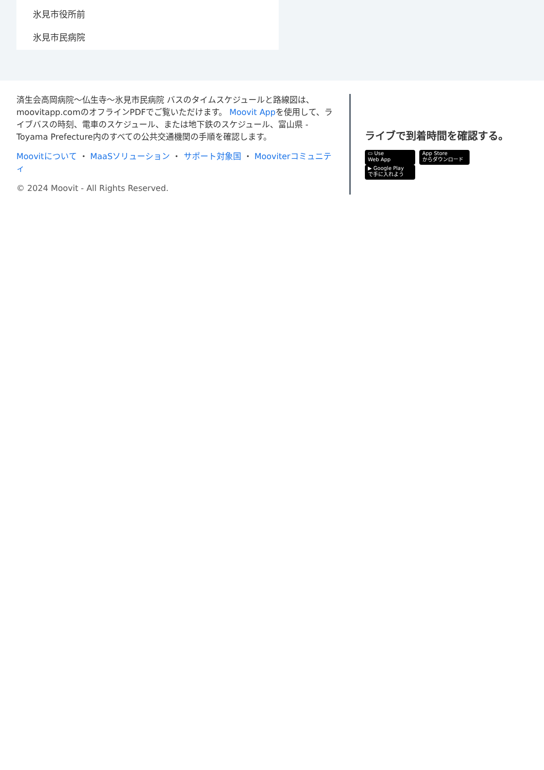氷見市役所前
氷見市民病院
済生会高岡病院～仏生寺～氷見市民病院 バスのタイムスケジュールと路線図は、moovitapp.comのオフラインPDFでご覧いただけます。 Moovit Appを使用して、ライブバスの時刻、電車のスケジュール、または地下鉄のスケジュール、富山県 - Toyama Prefecture内のすべての公共交通機関の手順を確認します。
Moovitについて ・ MaaSソリューション ・ サポート対象国 ・ Mooviterコミュニティ
© 2024 Moovit - All Rights Reserved.
ライブで到着時間を確認する。
▭ Use
Web App App Store
からダウンロード ▶ Google Play
で手に入れよう